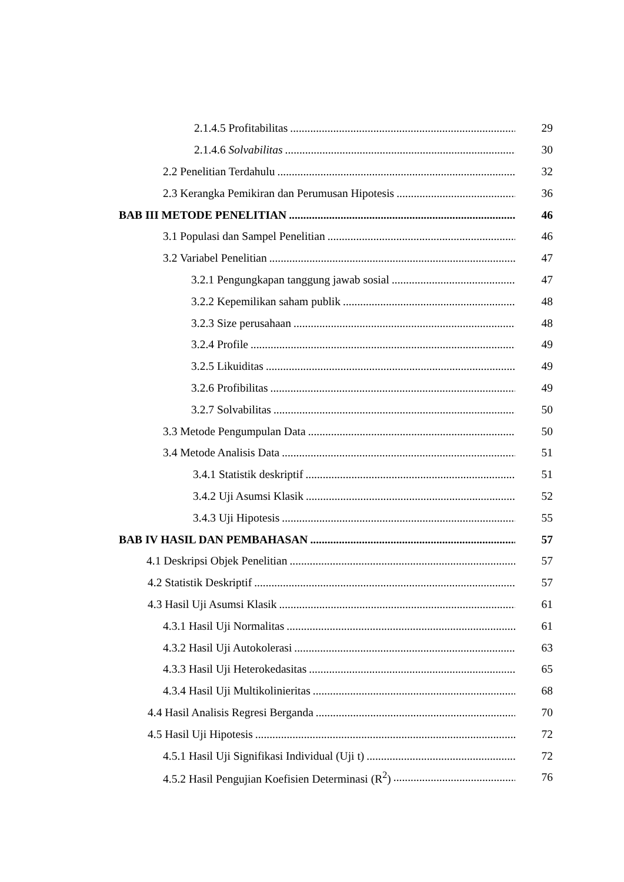2.1.4.5 Profitabilitas 29
2.1.4.6 Solvabilitas 30
2.2 Penelitian Terdahulu 32
2.3 Kerangka Pemikiran dan Perumusan Hipotesis 36
BAB III METODE PENELITIAN 46
3.1 Populasi dan Sampel Penelitian 46
3.2 Variabel Penelitian 47
3.2.1 Pengungkapan tanggung jawab sosial 47
3.2.2 Kepemilikan saham publik 48
3.2.3 Size perusahaan 48
3.2.4 Profile 49
3.2.5 Likuiditas 49
3.2.6 Profibilitas 49
3.2.7 Solvabilitas 50
3.3 Metode Pengumpulan Data 50
3.4 Metode Analisis Data 51
3.4.1 Statistik deskriptif 51
3.4.2 Uji Asumsi Klasik 52
3.4.3 Uji Hipotesis 55
BAB IV HASIL DAN PEMBAHASAN 57
4.1 Deskripsi Objek Penelitian 57
4.2 Statistik Deskriptif 57
4.3 Hasil Uji Asumsi Klasik 61
4.3.1 Hasil Uji Normalitas 61
4.3.2 Hasil Uji Autokolerasi 63
4.3.3 Hasil Uji Heterokedasitas 65
4.3.4 Hasil Uji Multikolinieritas 68
4.4 Hasil Analisis Regresi Berganda 70
4.5 Hasil Uji Hipotesis 72
4.5.1 Hasil Uji Signifikasi Individual (Uji t) 72
4.5.2 Hasil Pengujian Koefisien Determinasi (R<sup>2</sup>) 76